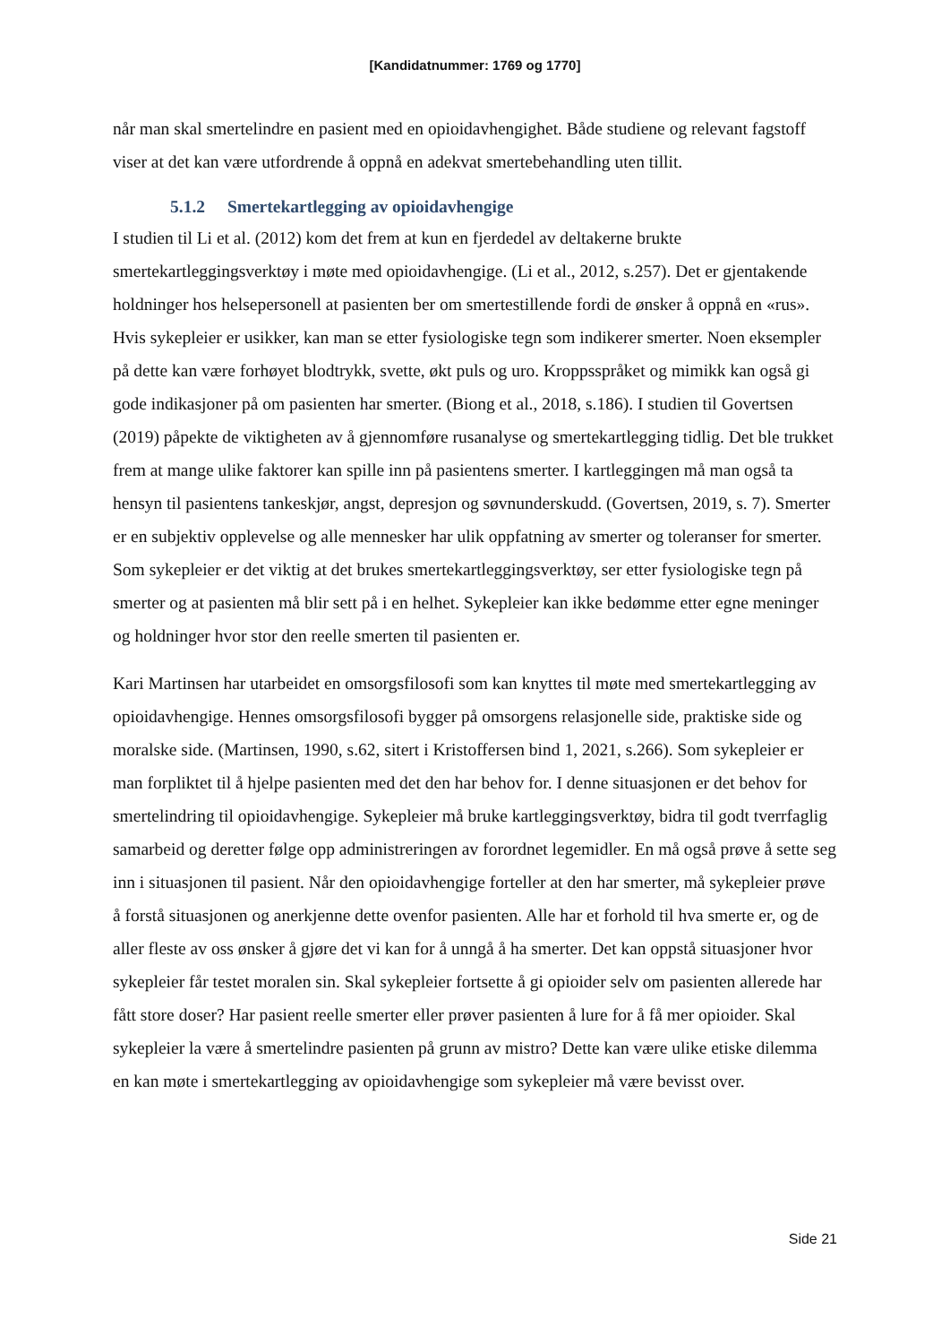[Kandidatnummer: 1769 og 1770]
når man skal smertelindre en pasient med en opioidavhengighet. Både studiene og relevant fagstoff viser at det kan være utfordrende å oppnå en adekvat smertebehandling uten tillit.
5.1.2 Smertekartlegging av opioidavhengige
I studien til Li et al. (2012) kom det frem at kun en fjerdedel av deltakerne brukte smertekartleggingsverktøy i møte med opioidavhengige. (Li et al., 2012, s.257). Det er gjentakende holdninger hos helsepersonell at pasienten ber om smertestillende fordi de ønsker å oppnå en «rus». Hvis sykepleier er usikker, kan man se etter fysiologiske tegn som indikerer smerter. Noen eksempler på dette kan være forhøyet blodtrykk, svette, økt puls og uro. Kroppsspråket og mimikk kan også gi gode indikasjoner på om pasienten har smerter. (Biong et al., 2018, s.186). I studien til Govertsen (2019) påpekte de viktigheten av å gjennomføre rusanalyse og smertekartlegging tidlig. Det ble trukket frem at mange ulike faktorer kan spille inn på pasientens smerter. I kartleggingen må man også ta hensyn til pasientens tankeskjør, angst, depresjon og søvnunderskudd. (Govertsen, 2019, s. 7). Smerter er en subjektiv opplevelse og alle mennesker har ulik oppfatning av smerter og toleranser for smerter. Som sykepleier er det viktig at det brukes smertekartleggingsverktøy, ser etter fysiologiske tegn på smerter og at pasienten må blir sett på i en helhet. Sykepleier kan ikke bedømme etter egne meninger og holdninger hvor stor den reelle smerten til pasienten er.
Kari Martinsen har utarbeidet en omsorgsfilosofi som kan knyttes til møte med smertekartlegging av opioidavhengige. Hennes omsorgsfilosofi bygger på omsorgens relasjonelle side, praktiske side og moralske side. (Martinsen, 1990, s.62, sitert i Kristoffersen bind 1, 2021, s.266). Som sykepleier er man forpliktet til å hjelpe pasienten med det den har behov for. I denne situasjonen er det behov for smertelindring til opioidavhengige. Sykepleier må bruke kartleggingsverktøy, bidra til godt tverrfaglig samarbeid og deretter følge opp administreringen av forordnet legemidler. En må også prøve å sette seg inn i situasjonen til pasient. Når den opioidavhengige forteller at den har smerter, må sykepleier prøve å forstå situasjonen og anerkjenne dette ovenfor pasienten. Alle har et forhold til hva smerte er, og de aller fleste av oss ønsker å gjøre det vi kan for å unngå å ha smerter. Det kan oppstå situasjoner hvor sykepleier får testet moralen sin. Skal sykepleier fortsette å gi opioider selv om pasienten allerede har fått store doser? Har pasient reelle smerter eller prøver pasienten å lure for å få mer opioider. Skal sykepleier la være å smertelindre pasienten på grunn av mistro? Dette kan være ulike etiske dilemma en kan møte i smertekartlegging av opioidavhengige som sykepleier må være bevisst over.
Side 21